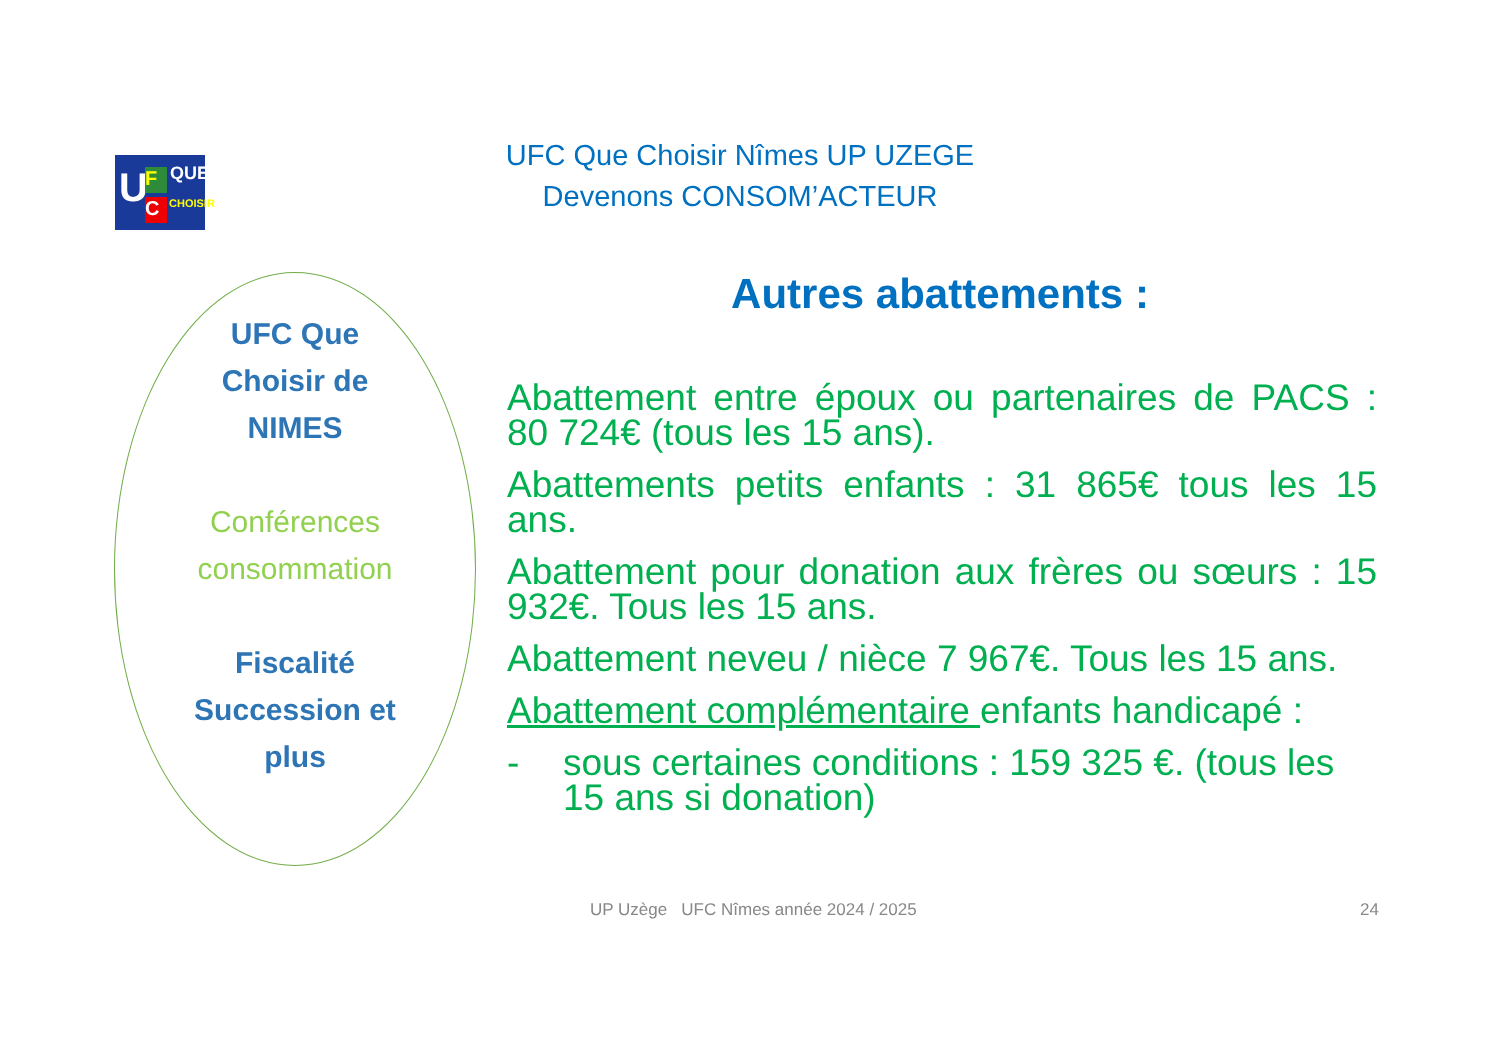U F
C
QUE
CHOISIR
UFC Que Choisir Nîmes UP UZEGE
Devenons CONSOM’ACTEUR
UFC Que
Choisir de
NIMES
Conférences
consommation
Fiscalité
Succession et
plus
Autres abattements :
Abattement entre époux ou partenaires de PACS : 80 724€ (tous les 15 ans).
Abattements petits enfants : 31 865€ tous les 15 ans.
Abattement pour donation aux frères ou sœurs : 15 932€. Tous les 15 ans.
Abattement neveu / nièce 7 967€. Tous les 15 ans.
Abattement complémentaire enfants handicapé :
- sous certaines conditions : 159 325 €. (tous les 15 ans si donation)
UP Uzège UFC Nîmes année 2024 / 2025
24